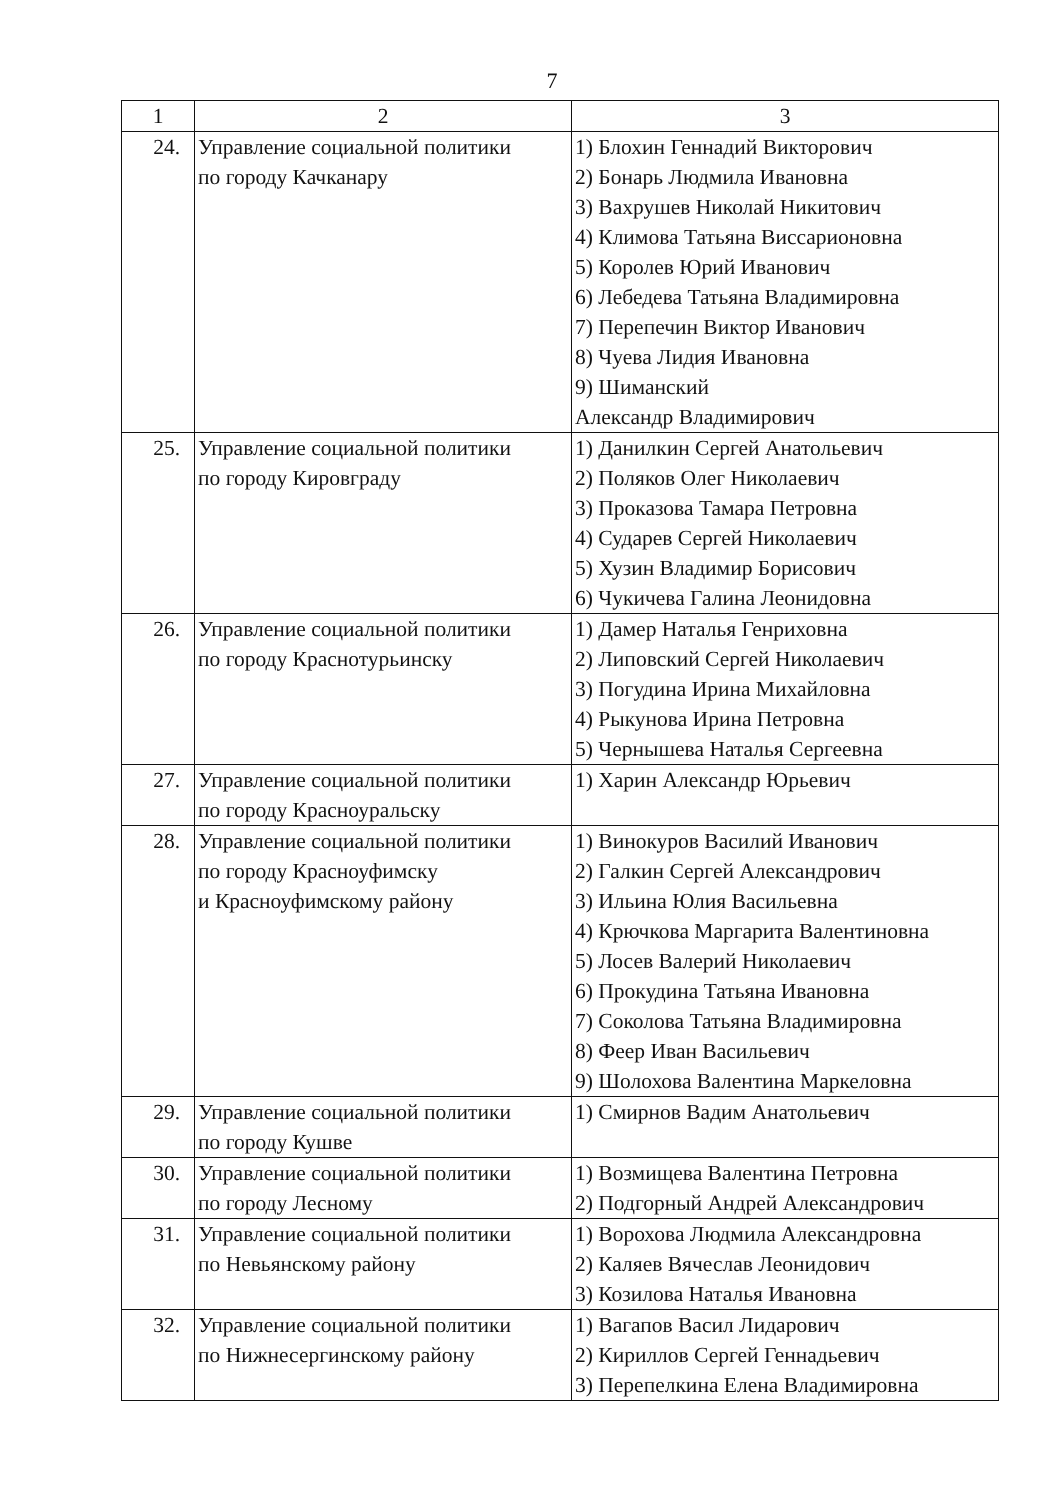7
| 1 | 2 | 3 |
| --- | --- | --- |
| 24. | Управление социальной политики по городу Качканару | 1) Блохин Геннадий Викторович 2) Бонарь Людмила Ивановна 3) Вахрушев Николай Никитович 4) Климова Татьяна Виссарионовна 5) Королев Юрий Иванович 6) Лебедева Татьяна Владимировна 7) Перепечин Виктор Иванович 8) Чуева Лидия Ивановна 9) Шиманский Александр Владимирович |
| 25. | Управление социальной политики по городу Кировграду | 1) Данилкин Сергей Анатольевич 2) Поляков Олег Николаевич 3) Проказова Тамара Петровна 4) Сударев Сергей Николаевич 5) Хузин Владимир Борисович 6) Чукичева Галина Леонидовна |
| 26. | Управление социальной политики по городу Краснотурьинску | 1) Дамер Наталья Генриховна 2) Липовский Сергей Николаевич 3) Погудина Ирина Михайловна 4) Рыкунова Ирина Петровна 5) Чернышева Наталья Сергеевна |
| 27. | Управление социальной политики по городу Красноуральску | 1) Харин Александр Юрьевич |
| 28. | Управление социальной политики по городу Красноуфимску и Красноуфимскому району | 1) Винокуров Василий Иванович 2) Галкин Сергей Александрович 3) Ильина Юлия Васильевна 4) Крючкова Маргарита Валентиновна 5) Лосев Валерий Николаевич 6) Прокудина Татьяна Ивановна 7) Соколова Татьяна Владимировна 8) Феер Иван Васильевич 9) Шолохова Валентина Маркеловна |
| 29. | Управление социальной политики по городу Кушве | 1) Смирнов Вадим Анатольевич |
| 30. | Управление социальной политики по городу Лесному | 1) Возмищева Валентина Петровна 2) Подгорный Андрей Александрович |
| 31. | Управление социальной политики по Невьянскому району | 1) Ворохова Людмила Александровна 2) Каляев Вячеслав Леонидович 3) Козилова Наталья Ивановна |
| 32. | Управление социальной политики по Нижнесергинскому району | 1) Вагапов Васил Лидарович 2) Кириллов Сергей Геннадьевич 3) Перепелкина Елена Владимировна |